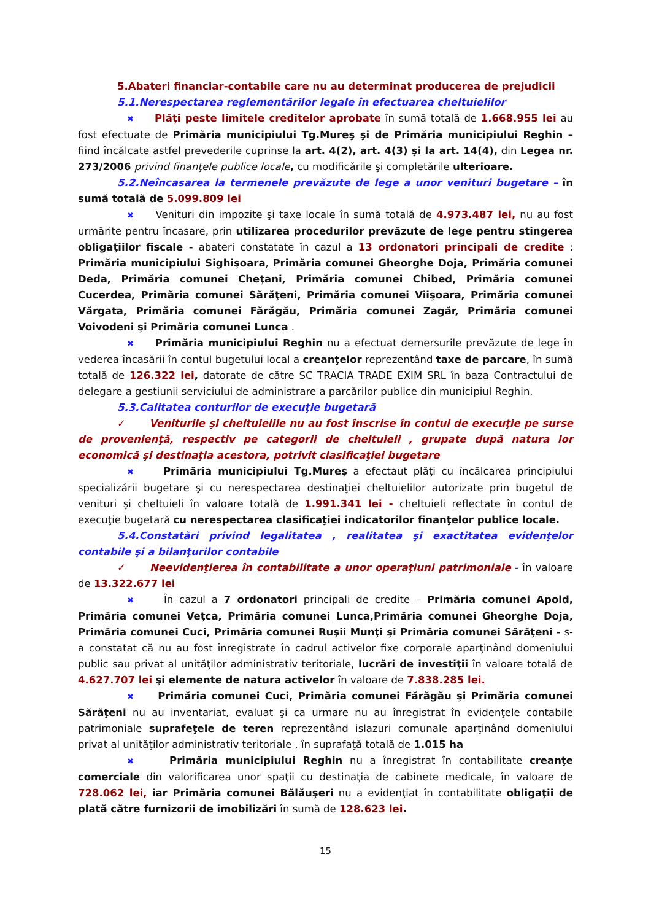5.Abateri financiar-contabile care nu au determinat producerea de prejudicii
5.1.Nerespectarea reglementărilor legale în efectuarea cheltuielilor
✖ Plăţi peste limitele creditelor aprobate în sumă totală de 1.668.955 lei au fost efectuate de Primăria municipiului Tg.Mureş şi de Primăria municipiului Reghin – fiind încălcate astfel prevederile cuprinse la art. 4(2), art. 4(3) şi la art. 14(4), din Legea nr. 273/2006 privind finanţele publice locale, cu modificările şi completările ulterioare.
5.2.Neîncasarea la termenele prevăzute de lege a unor venituri bugetare – în sumă totală de 5.099.809 lei
✖ Venituri din impozite şi taxe locale în sumă totală de 4.973.487 lei, nu au fost urmărite pentru încasare, prin utilizarea procedurilor prevăzute de lege pentru stingerea obligaţiilor fiscale - abateri constatate în cazul a 13 ordonatori principali de credite : Primăria municipiului Sighişoara, Primăria comunei Gheorghe Doja, Primăria comunei Deda, Primăria comunei Cheţani, Primăria comunei Chibed, Primăria comunei Cucerdea, Primăria comunei Sărăţeni, Primăria comunei Viişoara, Primăria comunei Vărgata, Primăria comunei Fărăgău, Primăria comunei Zagăr, Primăria comunei Voivodeni şi Primăria comunei Lunca .
✖ Primăria municipiului Reghin nu a efectuat demersurile prevăzute de lege în vederea încasării în contul bugetului local a creanţelor reprezentând taxe de parcare, în sumă totală de 126.322 lei, datorate de către SC TRACIA TRADE EXIM SRL în baza Contractului de delegare a gestiunii serviciului de administrare a parcărilor publice din municipiul Reghin.
5.3.Calitatea conturilor de execuţie bugetară
✓ Veniturile şi cheltuielile nu au fost înscrise în contul de execuţie pe surse de provenienţă, respectiv pe categorii de cheltuieli , grupate după natura lor economică şi destinaţia acestora, potrivit clasificaţiei bugetare
✖ Primăria municipiului Tg.Mureş a efectaut plăţi cu încălcarea principiului specializării bugetare şi cu nerespectarea destinaţiei cheltuielilor autorizate prin bugetul de venituri şi cheltuieli în valoare totală de 1.991.341 lei - cheltuieli reflectate în contul de execuţie bugetară cu nerespectarea clasificaţiei indicatorilor finanţelor publice locale.
5.4.Constatări privind legalitatea , realitatea şi exactitatea evidenţelor contabile şi a bilanţurilor contabile
✓ Neevidenţierea în contabilitate a unor operaţiuni patrimoniale - în valoare de 13.322.677 lei
✖ În cazul a 7 ordonatori principali de credite – Primăria comunei Apold, Primăria comunei Veţca, Primăria comunei Lunca,Primăria comunei Gheorghe Doja, Primăria comunei Cuci, Primăria comunei Ruşii Munţi şi Primăria comunei Sărăţeni - s-a constatat că nu au fost înregistrate în cadrul activelor fixe corporale aparţinând domeniului public sau privat al unităţilor administrativ teritoriale, lucrări de investiţii în valoare totală de 4.627.707 lei şi elemente de natura activelor în valoare de 7.838.285 lei.
✖ Primăria comunei Cuci, Primăria comunei Fărăgău şi Primăria comunei Sărăţeni nu au inventariat, evaluat şi ca urmare nu au înregistrat în evidenţele contabile patrimoniale suprafeţele de teren reprezentând islazuri comunale aparţinând domeniului privat al unităţilor administrativ teritoriale , în suprafaţă totală de 1.015 ha
✖ Primăria municipiului Reghin nu a înregistrat în contabilitate creanţe comerciale din valorificarea unor spaţii cu destinaţia de cabinete medicale, în valoare de 728.062 lei, iar Primăria comunei Bălăuşeri nu a evidenţiat în contabilitate obligaţii de plată către furnizorii de imobilizări în sumă de 128.623 lei.
15